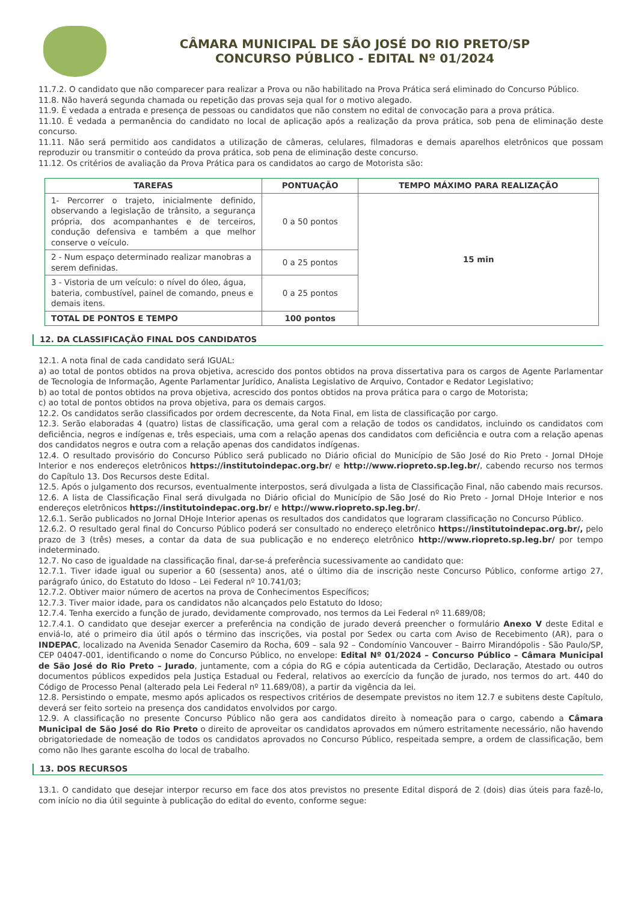CÂMARA MUNICIPAL DE SÃO JOSÉ DO RIO PRETO/SP
CONCURSO PÚBLICO - EDITAL Nº 01/2024
11.7.2. O candidato que não comparecer para realizar a Prova ou não habilitado na Prova Prática será eliminado do Concurso Público.
11.8. Não haverá segunda chamada ou repetição das provas seja qual for o motivo alegado.
11.9. É vedada a entrada e presença de pessoas ou candidatos que não constem no edital de convocação para a prova prática.
11.10. É vedada a permanência do candidato no local de aplicação após a realização da prova prática, sob pena de eliminação deste concurso.
11.11. Não será permitido aos candidatos a utilização de câmeras, celulares, filmadoras e demais aparelhos eletrônicos que possam reproduzir ou transmitir o conteúdo da prova prática, sob pena de eliminação deste concurso.
11.12. Os critérios de avaliação da Prova Prática para os candidatos ao cargo de Motorista são:
| TAREFAS | PONTUAÇÃO | TEMPO MÁXIMO PARA REALIZAÇÃO |
| --- | --- | --- |
| 1- Percorrer o trajeto, inicialmente definido, observando a legislação de trânsito, a segurança própria, dos acompanhantes e de terceiros, condução defensiva e também a que melhor conserve o veículo. | 0 a 50 pontos | 15 min |
| 2 - Num espaço determinado realizar manobras a serem definidas. | 0 a 25 pontos | |
| 3 - Vistoria de um veículo: o nível do óleo, água, bateria, combustível, painel de comando, pneus e demais itens. | 0 a 25 pontos | |
| TOTAL DE PONTOS E TEMPO | 100 pontos | |
12. DA CLASSIFICAÇÃO FINAL DOS CANDIDATOS
12.1. A nota final de cada candidato será IGUAL:
a) ao total de pontos obtidos na prova objetiva, acrescido dos pontos obtidos na prova dissertativa para os cargos de Agente Parlamentar de Tecnologia de Informação, Agente Parlamentar Jurídico, Analista Legislativo de Arquivo, Contador e Redator Legislativo;
b) ao total de pontos obtidos na prova objetiva, acrescido dos pontos obtidos na prova prática para o cargo de Motorista;
c) ao total de pontos obtidos na prova objetiva, para os demais cargos.
12.2. Os candidatos serão classificados por ordem decrescente, da Nota Final, em lista de classificação por cargo.
12.3. Serão elaboradas 4 (quatro) listas de classificação, uma geral com a relação de todos os candidatos, incluindo os candidatos com deficiência, negros e indígenas e, três especiais, uma com a relação apenas dos candidatos com deficiência e outra com a relação apenas dos candidatos negros e outra com a relação apenas dos candidatos indígenas.
12.4. O resultado provisório do Concurso Público será publicado no Diário oficial do Município de São José do Rio Preto - Jornal DHoje Interior e nos endereços eletrônicos https://institutoindepac.org.br/ e http://www.riopreto.sp.leg.br/, cabendo recurso nos termos do Capítulo 13. Dos Recursos deste Edital.
12.5. Após o julgamento dos recursos, eventualmente interpostos, será divulgada a lista de Classificação Final, não cabendo mais recursos.
12.6. A lista de Classificação Final será divulgada no Diário oficial do Município de São José do Rio Preto - Jornal DHoje Interior e nos endereços eletrônicos https://institutoindepac.org.br/ e http://www.riopreto.sp.leg.br/.
12.6.1. Serão publicados no Jornal DHoje Interior apenas os resultados dos candidatos que lograram classificação no Concurso Público.
12.6.2. O resultado geral final do Concurso Público poderá ser consultado no endereço eletrônico https://institutoindepac.org.br/, pelo prazo de 3 (três) meses, a contar da data de sua publicação e no endereço eletrônico http://www.riopreto.sp.leg.br/ por tempo indeterminado.
12.7. No caso de igualdade na classificação final, dar-se-á preferência sucessivamente ao candidato que:
12.7.1. Tiver idade igual ou superior a 60 (sessenta) anos, até o último dia de inscrição neste Concurso Público, conforme artigo 27, parágrafo único, do Estatuto do Idoso – Lei Federal nº 10.741/03;
12.7.2. Obtiver maior número de acertos na prova de Conhecimentos Específicos;
12.7.3. Tiver maior idade, para os candidatos não alcançados pelo Estatuto do Idoso;
12.7.4. Tenha exercido a função de jurado, devidamente comprovado, nos termos da Lei Federal nº 11.689/08;
12.7.4.1. O candidato que desejar exercer a preferência na condição de jurado deverá preencher o formulário Anexo V deste Edital e enviá-lo, até o primeiro dia útil após o término das inscrições, via postal por Sedex ou carta com Aviso de Recebimento (AR), para o INDEPAC, localizado na Avenida Senador Casemiro da Rocha, 609 – sala 92 – Condomínio Vancouver – Bairro Mirandópolis - São Paulo/SP, CEP 04047-001, identificando o nome do Concurso Público, no envelope: Edital Nº 01/2024 – Concurso Público – Câmara Municipal de São José do Rio Preto – Jurado, juntamente, com a cópia do RG e cópia autenticada da Certidão, Declaração, Atestado ou outros documentos públicos expedidos pela Justiça Estadual ou Federal, relativos ao exercício da função de jurado, nos termos do art. 440 do Código de Processo Penal (alterado pela Lei Federal nº 11.689/08), a partir da vigência da lei.
12.8. Persistindo o empate, mesmo após aplicados os respectivos critérios de desempate previstos no item 12.7 e subitens deste Capítulo, deverá ser feito sorteio na presença dos candidatos envolvidos por cargo.
12.9. A classificação no presente Concurso Público não gera aos candidatos direito à nomeação para o cargo, cabendo a Câmara Municipal de São José do Rio Preto o direito de aproveitar os candidatos aprovados em número estritamente necessário, não havendo obrigatoriedade de nomeação de todos os candidatos aprovados no Concurso Público, respeitada sempre, a ordem de classificação, bem como não lhes garante escolha do local de trabalho.
13. DOS RECURSOS
13.1. O candidato que desejar interpor recurso em face dos atos previstos no presente Edital disporá de 2 (dois) dias úteis para fazê-lo, com início no dia útil seguinte à publicação do edital do evento, conforme segue: